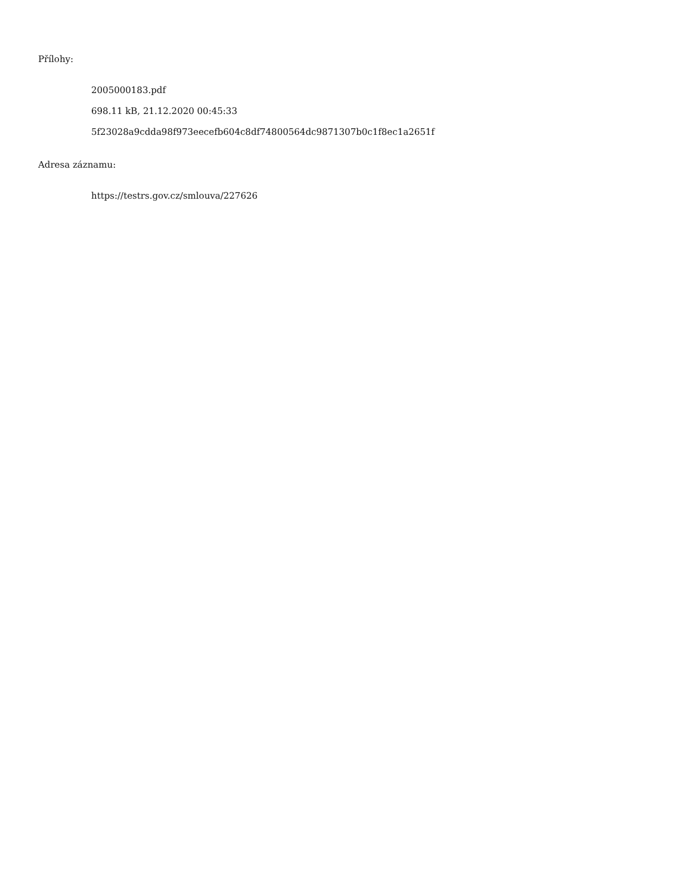Přílohy:
2005000183.pdf
698.11 kB, 21.12.2020 00:45:33
5f23028a9cdda98f973eecefb604c8df74800564dc9871307b0c1f8ec1a2651f
Adresa záznamu:
https://testrs.gov.cz/smlouva/227626